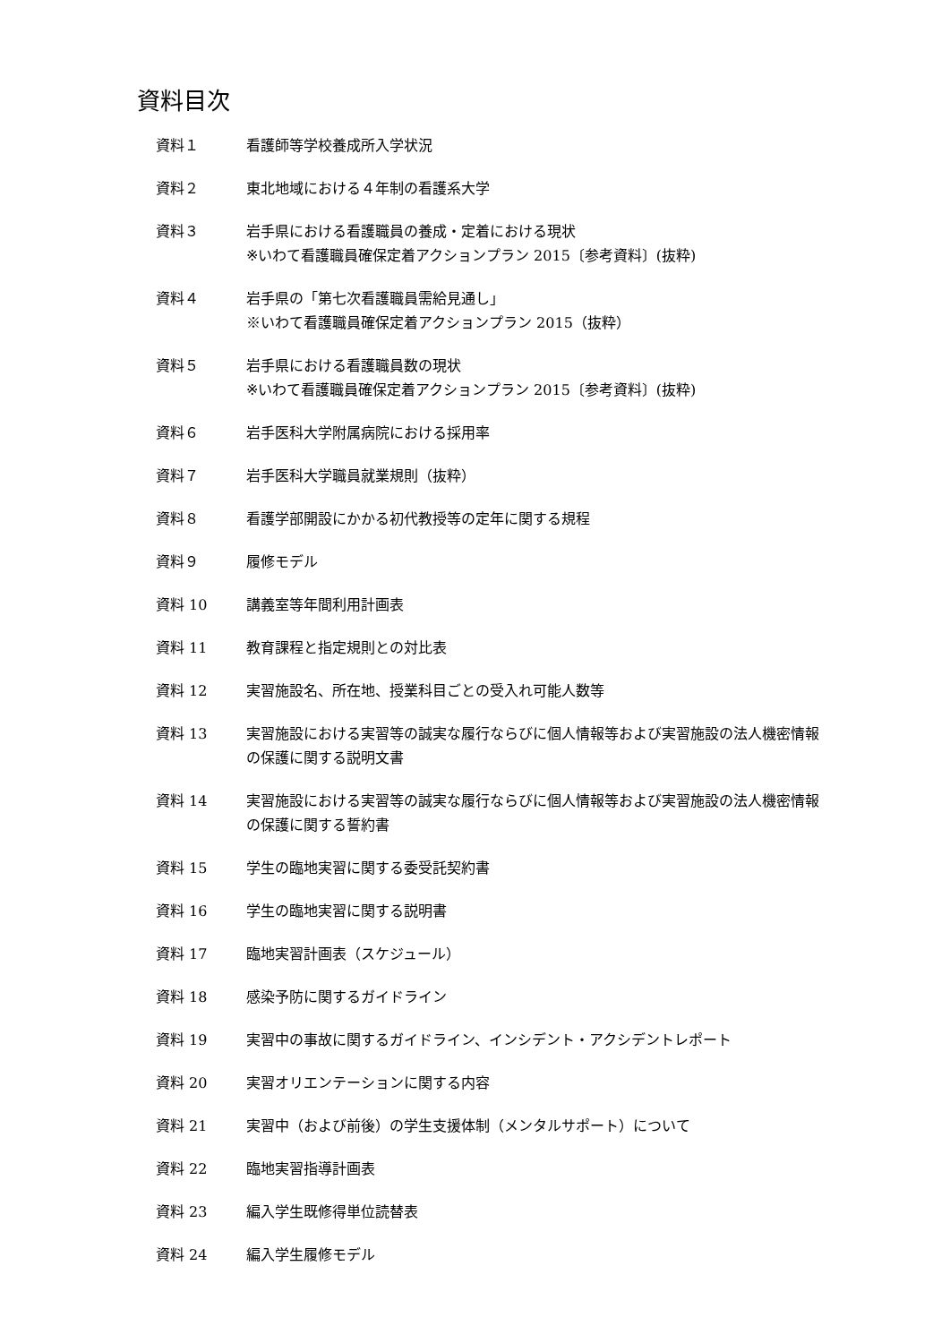資料目次
資料１ 看護師等学校養成所入学状況
資料２ 東北地域における４年制の看護系大学
資料３ 岩手県における看護職員の養成・定着における現状
※いわて看護職員確保定着アクションプラン 2015〔参考資料〕(抜粋)
資料４ 岩手県の「第七次看護職員需給見通し」
※いわて看護職員確保定着アクションプラン 2015（抜粋）
資料５ 岩手県における看護職員数の現状
※いわて看護職員確保定着アクションプラン 2015〔参考資料〕(抜粋)
資料６ 岩手医科大学附属病院における採用率
資料７ 岩手医科大学職員就業規則（抜粋）
資料８ 看護学部開設にかかる初代教授等の定年に関する規程
資料９ 履修モデル
資料 10 講義室等年間利用計画表
資料 11 教育課程と指定規則との対比表
資料 12 実習施設名、所在地、授業科目ごとの受入れ可能人数等
資料 13 実習施設における実習等の誠実な履行ならびに個人情報等および実習施設の法人機密情報の保護に関する説明文書
資料 14 実習施設における実習等の誠実な履行ならびに個人情報等および実習施設の法人機密情報の保護に関する誓約書
資料 15 学生の臨地実習に関する委受託契約書
資料 16 学生の臨地実習に関する説明書
資料 17 臨地実習計画表（スケジュール）
資料 18 感染予防に関するガイドライン
資料 19 実習中の事故に関するガイドライン、インシデント・アクシデントレポート
資料 20 実習オリエンテーションに関する内容
資料 21 実習中（および前後）の学生支援体制（メンタルサポート）について
資料 22 臨地実習指導計画表
資料 23 編入学生既修得単位読替表
資料 24 編入学生履修モデル